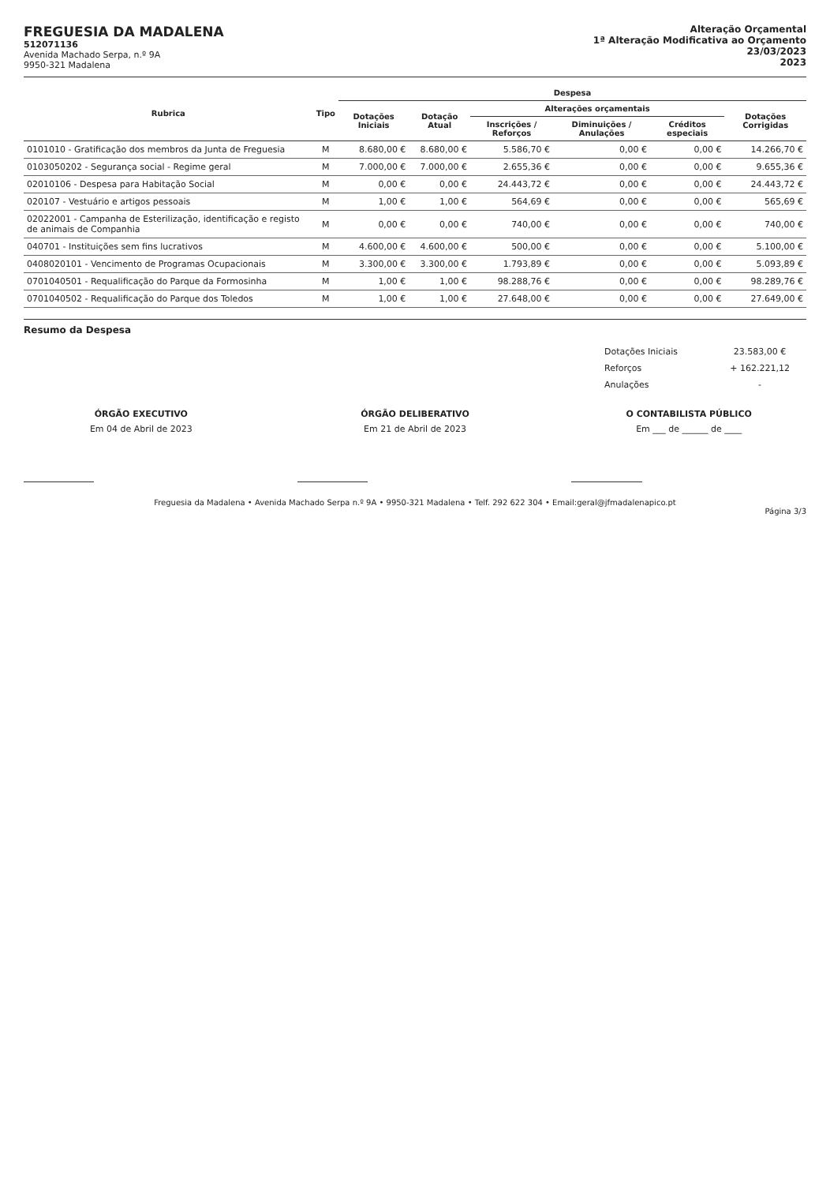FREGUESIA DA MADALENA
512071136
Avenida Machado Serpa, n.º 9A
9950-321 Madalena
Alteração Orçamental
1ª Alteração Modificativa ao Orçamento
23/03/2023
2023
| Rubrica | Tipo | Despesa | | | | | |
| --- | --- | --- | --- | --- | --- | --- | --- |
| | | Dotações Iniciais | Dotação Atual | Alterações orçamentais | | | Dotações Corrigidas |
| | | | | Inscrições / Reforços | Diminuições / Anulações | Créditos especiais | |
| 0101010 - Gratificação dos membros da Junta de Freguesia | M | 8.680,00 € | 8.680,00 € | 5.586,70 € | 0,00 € | 0,00 € | 14.266,70 € |
| 0103050202 - Segurança social - Regime geral | M | 7.000,00 € | 7.000,00 € | 2.655,36 € | 0,00 € | 0,00 € | 9.655,36 € |
| 02010106 - Despesa para Habitação Social | M | 0,00 € | 0,00 € | 24.443,72 € | 0,00 € | 0,00 € | 24.443,72 € |
| 020107 - Vestuário e artigos pessoais | M | 1,00 € | 1,00 € | 564,69 € | 0,00 € | 0,00 € | 565,69 € |
| 02022001 - Campanha de Esterilização, identificação e registo de animais de Companhia | M | 0,00 € | 0,00 € | 740,00 € | 0,00 € | 0,00 € | 740,00 € |
| 040701 - Instituições sem fins lucrativos | M | 4.600,00 € | 4.600,00 € | 500,00 € | 0,00 € | 0,00 € | 5.100,00 € |
| 0408020101 - Vencimento de Programas Ocupacionais | M | 3.300,00 € | 3.300,00 € | 1.793,89 € | 0,00 € | 0,00 € | 5.093,89 € |
| 0701040501 - Requalificação do Parque da Formosinha | M | 1,00 € | 1,00 € | 98.288,76 € | 0,00 € | 0,00 € | 98.289,76 € |
| 0701040502 - Requalificação do Parque dos Toledos | M | 1,00 € | 1,00 € | 27.648,00 € | 0,00 € | 0,00 € | 27.649,00 € |
Resumo da Despesa
| Dotações Iniciais | 23.583,00 € |
| Reforços | + 162.221,12 |
| Anulações | - |
ÓRGÃO EXECUTIVO
Em 04 de Abril de 2023
ÓRGÃO DELIBERATIVO
Em 21 de Abril de 2023
O CONTABILISTA PÚBLICO
Em ___ de ______ de ____
Freguesia da Madalena • Avenida Machado Serpa n.º 9A • 9950-321 Madalena • Telf. 292 622 304 • Email:geral@jfmadalenapico.pt
Página 3/3